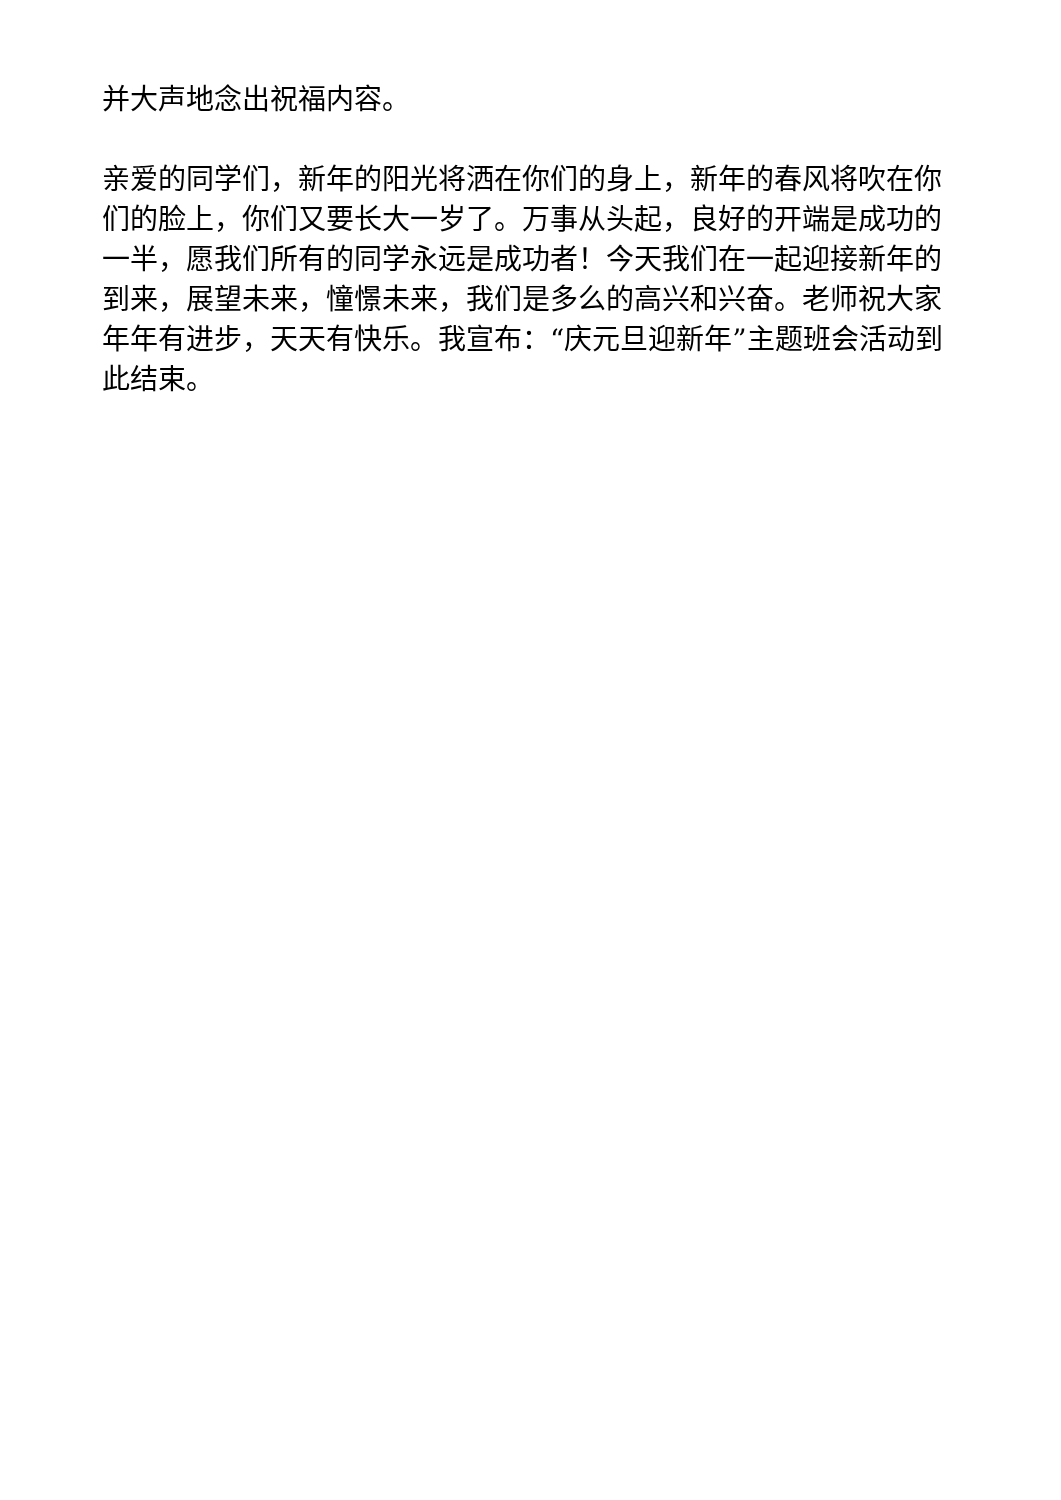并大声地念出祝福内容。
亲爱的同学们，新年的阳光将洒在你们的身上，新年的春风将吹在你们的脸上，你们又要长大一岁了。万事从头起，良好的开端是成功的一半，愿我们所有的同学永远是成功者！今天我们在一起迎接新年的到来，展望未来，憧憬未来，我们是多么的高兴和兴奋。老师祝大家年年有进步，天天有快乐。我宣布：“庆元旦迎新年”主题班会活动到此结束。